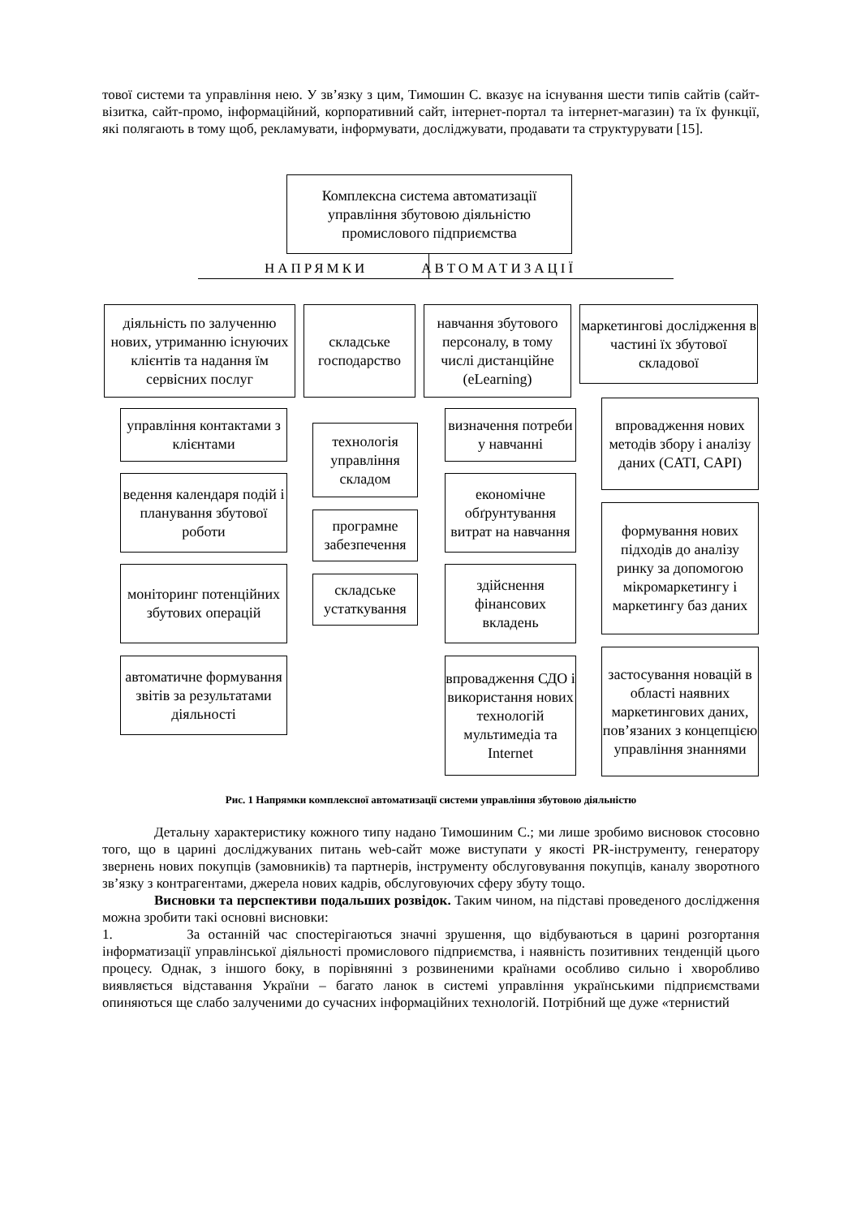тової системи та управління нею. У зв’язку з цим, Тимошин С. вказує на існування шести типів сайтів (сайт-візитка, сайт-промо, інформаційний, корпоративний сайт, інтернет-портал та інтернет-магазин) та їх функції, які полягають в тому щоб, рекламувати, інформувати, досліджувати, продавати та структурувати [15].
Комплексна система автоматизації управління збутовою діяльністю промислового підприємства
НАПРЯМКИ АВТОМАТИЗАЦІЇ
діяльність по залученню нових, утриманню існуючих клієнтів та надання їм сервісних послуг
складське господарство
навчання збутового персоналу, в тому числі дистанційне (eLearning)
маркетингові дослідження в частині їх збутової складової
управління контактами з клієнтами
ведення календаря подій і планування збутової роботи
моніторинг потенційних збутових операцій
автоматичне формування звітів за результатами діяльності
технологія управління складом
програмне забезпечення
складське устаткування
визначення потреби у навчанні
економічне обґрунтування витрат на навчання
здійснення фінансових вкладень
впровадження СДО і використання нових технологій мультимедіа та Internet
впровадження нових методів збору і аналізу даних (CATI, CAPI)
формування нових підходів до аналізу ринку за допомогою мікромаркетингу і маркетингу баз даних
застосування новацій в області наявних маркетингових даних, пов’язаних з концепцією управління знаннями
Рис. 1 Напрямки комплексної автоматизації системи управління збутовою діяльністю
Детальну характеристику кожного типу надано Тимошиним С.; ми лише зробимо висновок стосовно того, що в царині досліджуваних питань web-сайт може виступати у якості PR-інструменту, генератору звернень нових покупців (замовників) та партнерів, інструменту обслуговування покупців, каналу зворотного зв’язку з контрагентами, джерела нових кадрів, обслуговуючих сферу збуту тощо.
Висновки та перспективи подальших розвідок. Таким чином, на підставі проведеного дослідження можна зробити такі основні висновки:
1. За останній час спостерігаються значні зрушення, що відбуваються в царині розгортання інформатизації управлінської діяльності промислового підприємства, і наявність позитивних тенденцій цього процесу. Однак, з іншого боку, в порівнянні з розвиненими країнами особливо сильно і хворобливо виявляється відставання України – багато ланок в системі управління українськими підприємствами опиняються ще слабо залученими до сучасних інформаційних технологій. Потрібний ще дуже «тернистий